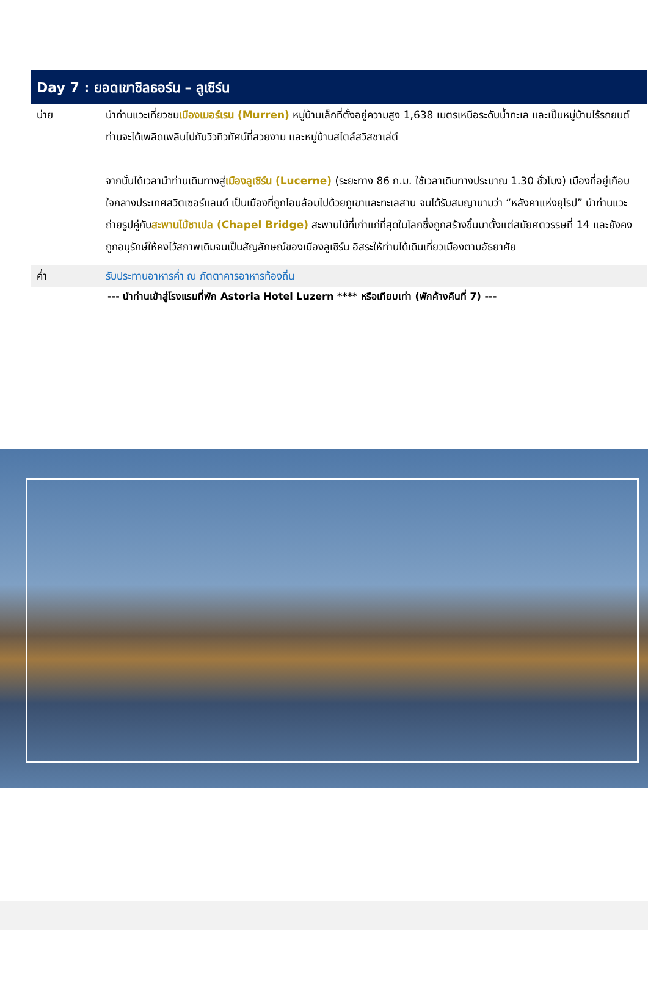Day 7 : ยอดเขาชิลธอร์น – ลูเซิร์น
บ่าย นำท่านแวะเที่ยวชมเมืองเมอร์เรน (Murren) หมู่บ้านเล็กที่ตั้งอยู่ความสูง 1,638 เมตรเหนือระดับน้ำทะเล และเป็นหมู่บ้านไร้รถยนต์ ท่านจะได้เพลิดเพลินไปกับวิวทิวทัศน์ที่สวยงาม และหมู่บ้านสไตล์สวิสชาเล่ต์
จากนั้นได้เวลานำท่านเดินทางสู่เมืองลูเซิร์น (Lucerne) (ระยะทาง 86 ก.ม. ใช้เวลาเดินทางประมาณ 1.30 ชั่วโมง) เมืองที่อยู่เกือบใจกลางประเทศสวิตเซอร์แลนด์ เป็นเมืองที่ถูกโอบล้อมไปด้วยภูเขาและทะเลสาบ จนได้รับสมญานามว่า “หลังคาแห่งยุโรป” นำท่านแวะถ่ายรูปคู่กับสะพานไม้ชาเปล (Chapel Bridge) สะพานไม้ที่เก่าแก่ที่สุดในโลกซึ่งถูกสร้างขึ้นมาตั้งแต่สมัยศตวรรษที่ 14 และยังคงถูกอนุรักษ์ให้คงไว้สภาพเดิมจนเป็นสัญลักษณ์ของเมืองลูเซิร์น อิสระให้ท่านได้เดินเที่ยวเมืองตามอัธยาศัย
ค่ำ รับประทานอาหารค่ำ ณ ภัตตาคารอาหารท้องถิ่น
--- นำท่านเข้าสู่โรงแรมที่พัก Astoria Hotel Luzern **** หรือเทียบเท่า (พักค้างคืนที่ 7) ---